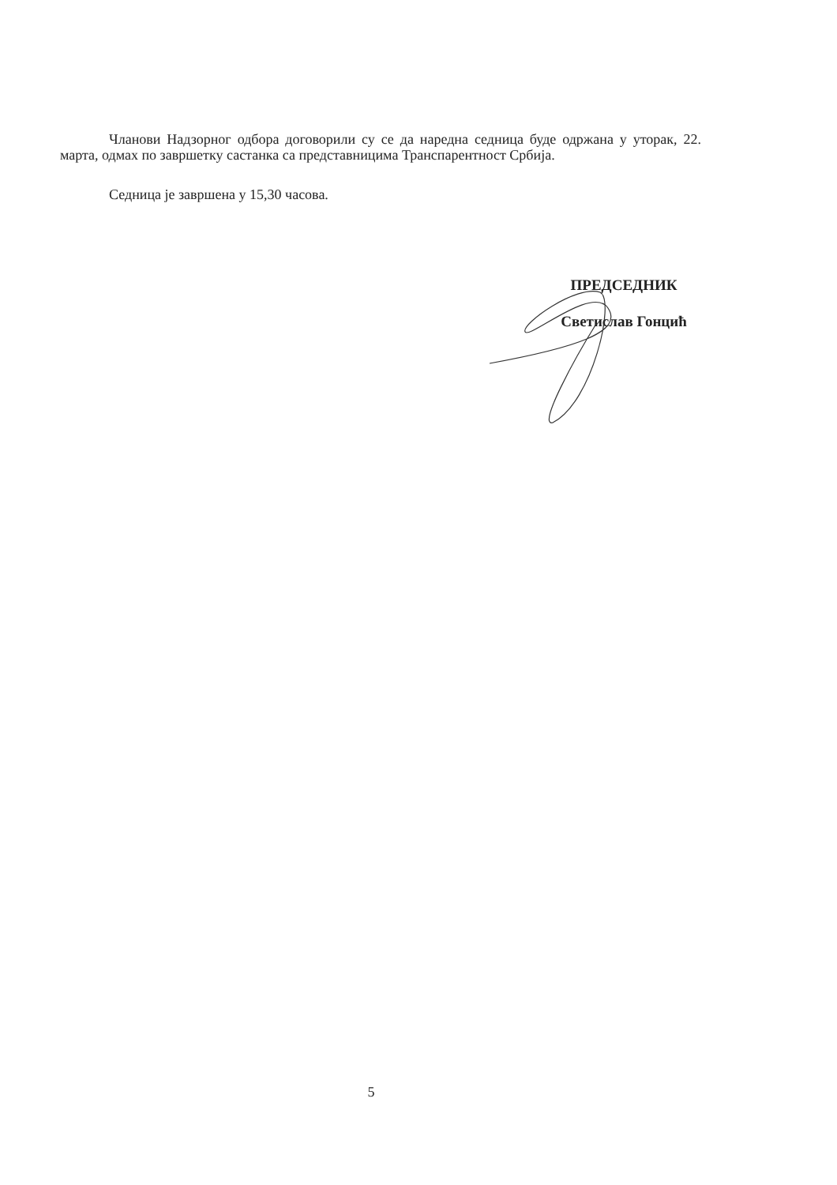Чланови Надзорног одбора договорили су се да наредна седница буде одржана у уторак, 22. марта, одмах по завршетку састанка са представницима Транспарентност Србија.
Седница је завршена у 15,30 часова.
ПРЕДСЕДНИК
Светислав Гонцић
5